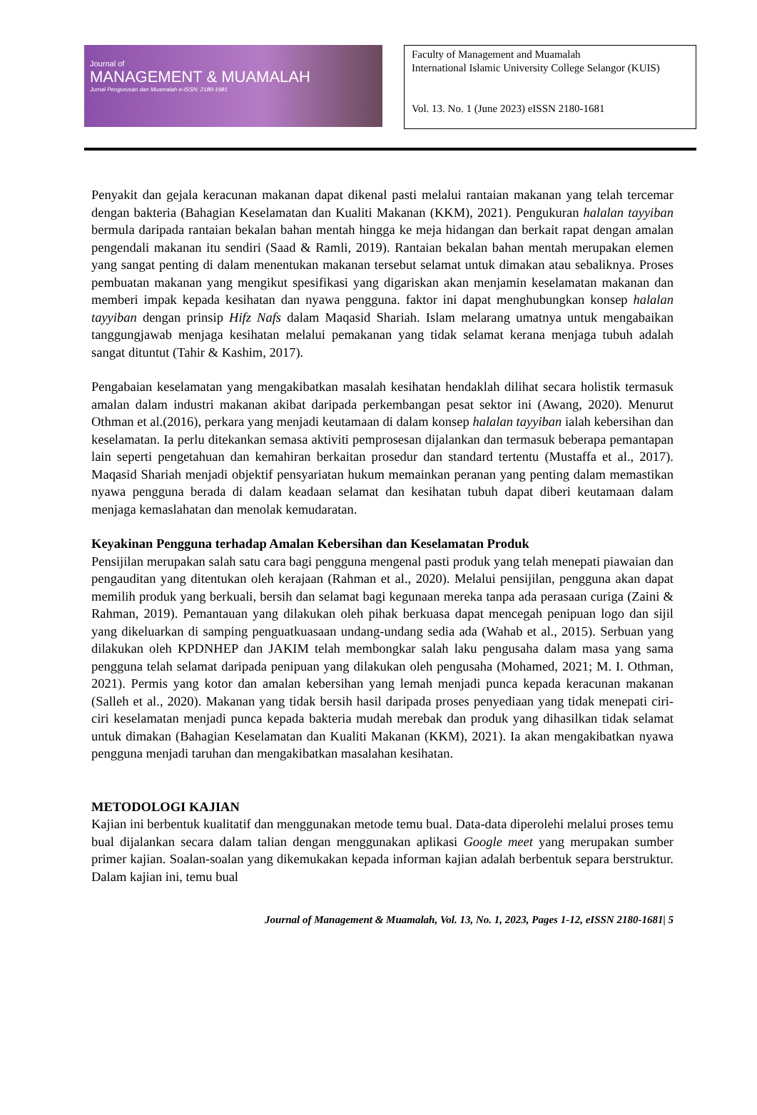Journal of
MANAGEMENT & MUAMALAH
Jurnal Pengurusan dan Muamalah e-ISSN: 2180-1681
Faculty of Management and Muamalah
International Islamic University College Selangor (KUIS)
Vol. 13. No. 1 (June 2023) eISSN 2180-1681
Penyakit dan gejala keracunan makanan dapat dikenal pasti melalui rantaian makanan yang telah tercemar dengan bakteria (Bahagian Keselamatan dan Kualiti Makanan (KKM), 2021). Pengukuran halalan tayyiban bermula daripada rantaian bekalan bahan mentah hingga ke meja hidangan dan berkait rapat dengan amalan pengendali makanan itu sendiri (Saad & Ramli, 2019). Rantaian bekalan bahan mentah merupakan elemen yang sangat penting di dalam menentukan makanan tersebut selamat untuk dimakan atau sebaliknya. Proses pembuatan makanan yang mengikut spesifikasi yang digariskan akan menjamin keselamatan makanan dan memberi impak kepada kesihatan dan nyawa pengguna. faktor ini dapat menghubungkan konsep halalan tayyiban dengan prinsip Hifz Nafs dalam Maqasid Shariah. Islam melarang umatnya untuk mengabaikan tanggungjawab menjaga kesihatan melalui pemakanan yang tidak selamat kerana menjaga tubuh adalah sangat dituntut (Tahir & Kashim, 2017).
Pengabaian keselamatan yang mengakibatkan masalah kesihatan hendaklah dilihat secara holistik termasuk amalan dalam industri makanan akibat daripada perkembangan pesat sektor ini (Awang, 2020). Menurut Othman et al.(2016), perkara yang menjadi keutamaan di dalam konsep halalan tayyiban ialah kebersihan dan keselamatan. Ia perlu ditekankan semasa aktiviti pemprosesan dijalankan dan termasuk beberapa pemantapan lain seperti pengetahuan dan kemahiran berkaitan prosedur dan standard tertentu (Mustaffa et al., 2017). Maqasid Shariah menjadi objektif pensyariatan hukum memainkan peranan yang penting dalam memastikan nyawa pengguna berada di dalam keadaan selamat dan kesihatan tubuh dapat diberi keutamaan dalam menjaga kemaslahatan dan menolak kemudaratan.
Keyakinan Pengguna terhadap Amalan Kebersihan dan Keselamatan Produk
Pensijilan merupakan salah satu cara bagi pengguna mengenal pasti produk yang telah menepati piawaian dan pengauditan yang ditentukan oleh kerajaan (Rahman et al., 2020). Melalui pensijilan, pengguna akan dapat memilih produk yang berkuali, bersih dan selamat bagi kegunaan mereka tanpa ada perasaan curiga (Zaini & Rahman, 2019). Pemantauan yang dilakukan oleh pihak berkuasa dapat mencegah penipuan logo dan sijil yang dikeluarkan di samping penguatkuasaan undang-undang sedia ada (Wahab et al., 2015). Serbuan yang dilakukan oleh KPDNHEP dan JAKIM telah membongkar salah laku pengusaha dalam masa yang sama pengguna telah selamat daripada penipuan yang dilakukan oleh pengusaha (Mohamed, 2021; M. I. Othman, 2021). Permis yang kotor dan amalan kebersihan yang lemah menjadi punca kepada keracunan makanan (Salleh et al., 2020). Makanan yang tidak bersih hasil daripada proses penyediaan yang tidak menepati ciri-ciri keselamatan menjadi punca kepada bakteria mudah merebak dan produk yang dihasilkan tidak selamat untuk dimakan (Bahagian Keselamatan dan Kualiti Makanan (KKM), 2021). Ia akan mengakibatkan nyawa pengguna menjadi taruhan dan mengakibatkan masalahan kesihatan.
METODOLOGI KAJIAN
Kajian ini berbentuk kualitatif dan menggunakan metode temu bual. Data-data diperolehi melalui proses temu bual dijalankan secara dalam talian dengan menggunakan aplikasi Google meet yang merupakan sumber primer kajian. Soalan-soalan yang dikemukakan kepada informan kajian adalah berbentuk separa berstruktur. Dalam kajian ini, temu bual
Journal of Management & Muamalah, Vol. 13, No. 1, 2023, Pages 1-12, eISSN 2180-1681| 5